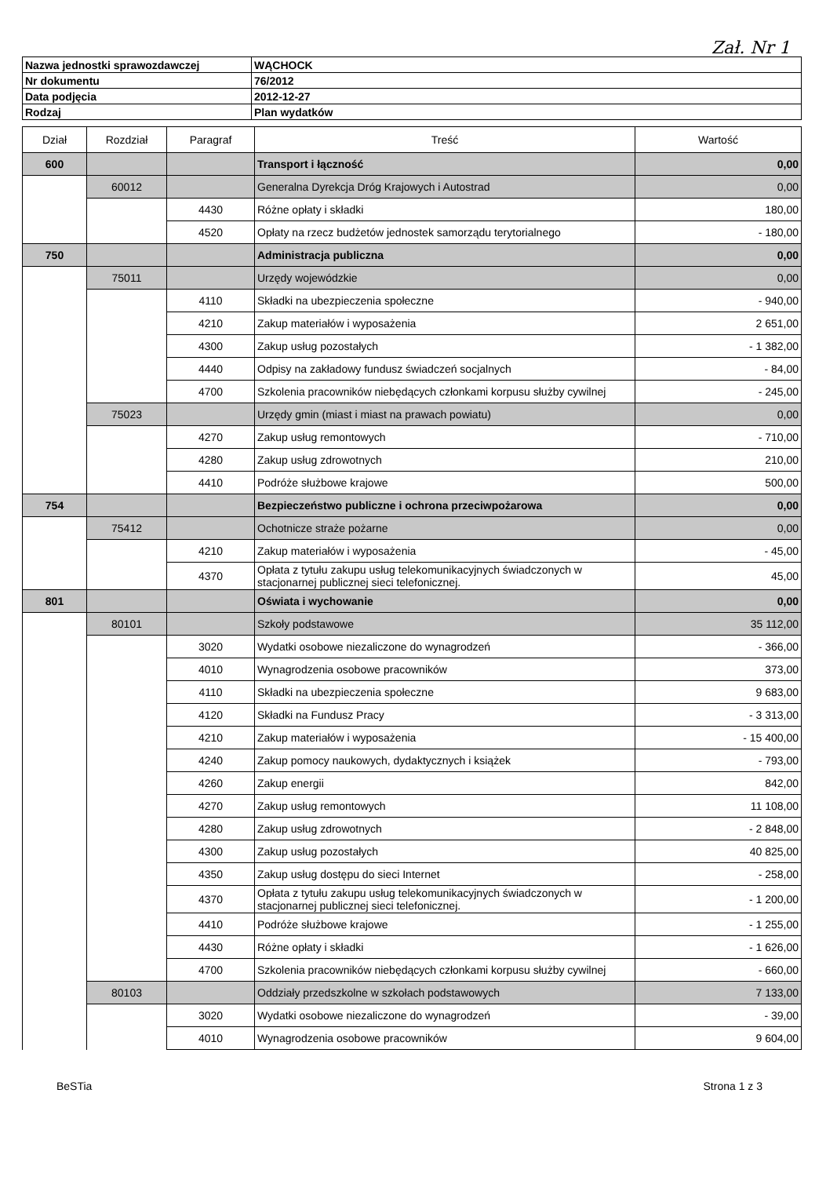Zał. Nr 1
| Nazwa jednostki sprawozdawczej | WĄCHOCK |
| Nr dokumentu | 76/2012 |
| Data podjęcia | 2012-12-27 |
| Rodzaj | Plan wydatków |
| Dział | Rozdział | Paragraf | Treść | Wartość |
| --- | --- | --- | --- | --- |
| 600 | | | Transport i łączność | 0,00 |
| | 60012 | | Generalna Dyrekcja Dróg Krajowych i Autostrad | 0,00 |
| | | 4430 | Różne opłaty i składki | 180,00 |
| | | 4520 | Opłaty na rzecz budżetów jednostek samorządu terytorialnego | - 180,00 |
| 750 | | | Administracja publiczna | 0,00 |
| | 75011 | | Urzędy wojewódzkie | 0,00 |
| | | 4110 | Składki na ubezpieczenia społeczne | - 940,00 |
| | | 4210 | Zakup materiałów i wyposażenia | 2 651,00 |
| | | 4300 | Zakup usług pozostałych | - 1 382,00 |
| | | 4440 | Odpisy na zakładowy fundusz świadczeń socjalnych | - 84,00 |
| | | 4700 | Szkolenia pracowników niebędących członkami korpusu służby cywilnej | - 245,00 |
| | 75023 | | Urzędy gmin (miast i miast na prawach powiatu) | 0,00 |
| | | 4270 | Zakup usług remontowych | - 710,00 |
| | | 4280 | Zakup usług zdrowotnych | 210,00 |
| | | 4410 | Podróże służbowe krajowe | 500,00 |
| 754 | | | Bezpieczeństwo publiczne i ochrona przeciwpożarowa | 0,00 |
| | 75412 | | Ochotnicze straże pożarne | 0,00 |
| | | 4210 | Zakup materiałów i wyposażenia | - 45,00 |
| | | 4370 | Opłata z tytułu zakupu usług telekomunikacyjnych świadczonych w stacjonarnej publicznej sieci telefonicznej. | 45,00 |
| 801 | | | Oświata i wychowanie | 0,00 |
| | 80101 | | Szkoły podstawowe | 35 112,00 |
| | | 3020 | Wydatki osobowe niezaliczone do wynagrodzeń | - 366,00 |
| | | 4010 | Wynagrodzenia osobowe pracowników | 373,00 |
| | | 4110 | Składki na ubezpieczenia społeczne | 9 683,00 |
| | | 4120 | Składki na Fundusz Pracy | - 3 313,00 |
| | | 4210 | Zakup materiałów i wyposażenia | - 15 400,00 |
| | | 4240 | Zakup pomocy naukowych, dydaktycznych i książek | - 793,00 |
| | | 4260 | Zakup energii | 842,00 |
| | | 4270 | Zakup usług remontowych | 11 108,00 |
| | | 4280 | Zakup usług zdrowotnych | - 2 848,00 |
| | | 4300 | Zakup usług pozostałych | 40 825,00 |
| | | 4350 | Zakup usług dostępu do sieci Internet | - 258,00 |
| | | 4370 | Opłata z tytułu zakupu usług telekomunikacyjnych świadczonych w stacjonarnej publicznej sieci telefonicznej. | - 1 200,00 |
| | | 4410 | Podróże służbowe krajowe | - 1 255,00 |
| | | 4430 | Różne opłaty i składki | - 1 626,00 |
| | | 4700 | Szkolenia pracowników niebędących członkami korpusu służby cywilnej | - 660,00 |
| | 80103 | | Oddziały przedszkolne w szkołach podstawowych | 7 133,00 |
| | | 3020 | Wydatki osobowe niezaliczone do wynagrodzeń | - 39,00 |
| | | 4010 | Wynagrodzenia osobowe pracowników | 9 604,00 |
BeSTia Strona 1 z 3